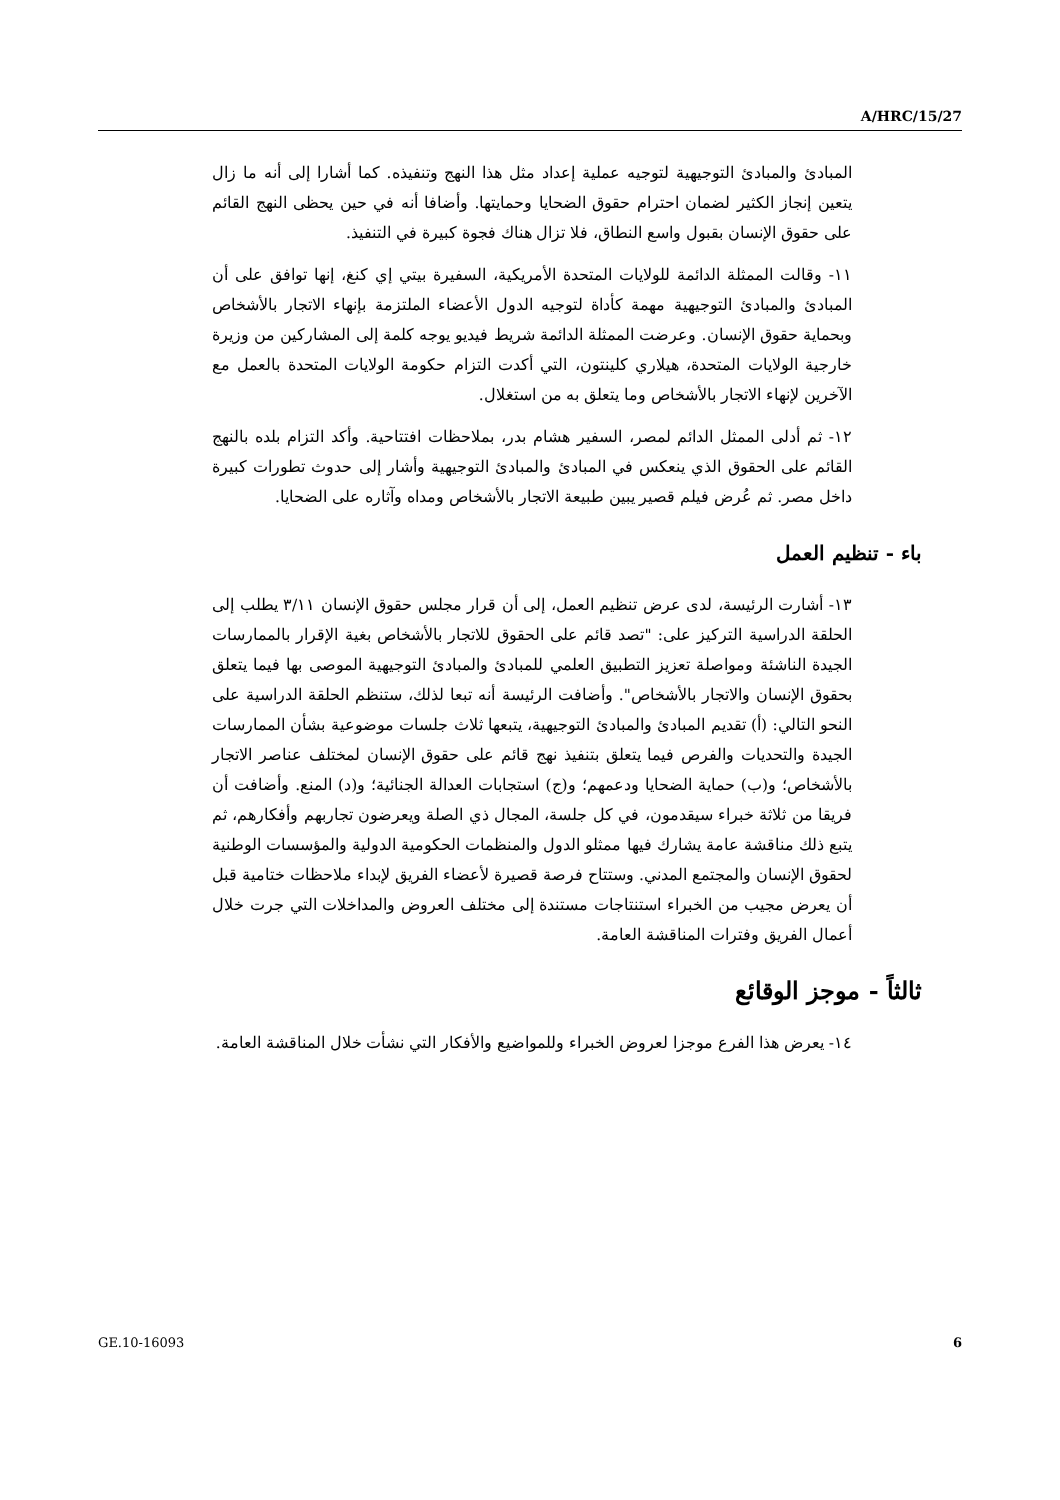A/HRC/15/27
المبادئ والمبادئ التوجيهية لتوجيه عملية إعداد مثل هذا النهج وتنفيذه. كما أشارا إلى أنه ما زال يتعين إنجاز الكثير لضمان احترام حقوق الضحايا وحمايتها. وأضافا أنه في حين يحظى النهج القائم على حقوق الإنسان بقبول واسع النطاق، فلا تزال هناك فجوة كبيرة في التنفيذ.
١١- وقالت الممثلة الدائمة للولايات المتحدة الأمريكية، السفيرة بيتي إي كنغ، إنها توافق على أن المبادئ والمبادئ التوجيهية مهمة كأداة لتوجيه الدول الأعضاء الملتزمة بإنهاء الاتجار بالأشخاص وبحماية حقوق الإنسان. وعرضت الممثلة الدائمة شريط فيديو يوجه كلمة إلى المشاركين من وزيرة خارجية الولايات المتحدة، هيلاري كلينتون، التي أكدت التزام حكومة الولايات المتحدة بالعمل مع الآخرين لإنهاء الاتجار بالأشخاص وما يتعلق به من استغلال.
١٢- ثم أدلى الممثل الدائم لمصر، السفير هشام بدر، بملاحظات افتتاحية. وأكد التزام بلده بالنهج القائم على الحقوق الذي ينعكس في المبادئ والمبادئ التوجيهية وأشار إلى حدوث تطورات كبيرة داخل مصر. ثم عُرض فيلم قصير يبين طبيعة الاتجار بالأشخاص ومداه وآثاره على الضحايا.
باء - تنظيم العمل
١٣- أشارت الرئيسة، لدى عرض تنظيم العمل، إلى أن قرار مجلس حقوق الإنسان ٣/١١ يطلب إلى الحلقة الدراسية التركيز على: "تصد قائم على الحقوق للاتجار بالأشخاص بغية الإقرار بالممارسات الجيدة الناشئة ومواصلة تعزيز التطبيق العلمي للمبادئ والمبادئ التوجيهية الموصى بها فيما يتعلق بحقوق الإنسان والاتجار بالأشخاص". وأضافت الرئيسة أنه تبعا لذلك، ستنظم الحلقة الدراسية على النحو التالي: (أ) تقديم المبادئ والمبادئ التوجيهية، يتبعها ثلاث جلسات موضوعية بشأن الممارسات الجيدة والتحديات والفرص فيما يتعلق بتنفيذ نهج قائم على حقوق الإنسان لمختلف عناصر الاتجار بالأشخاص؛ و(ب) حماية الضحايا ودعمهم؛ و(ج) استجابات العدالة الجنائية؛ و(د) المنع. وأضافت أن فريقا من ثلاثة خبراء سيقدمون، في كل جلسة، المجال ذي الصلة ويعرضون تجاربهم وأفكارهم، ثم يتبع ذلك مناقشة عامة يشارك فيها ممثلو الدول والمنظمات الحكومية الدولية والمؤسسات الوطنية لحقوق الإنسان والمجتمع المدني. وستتاح فرصة قصيرة لأعضاء الفريق لإبداء ملاحظات ختامية قبل أن يعرض مجيب من الخبراء استنتاجات مستندة إلى مختلف العروض والمداخلات التي جرت خلال أعمال الفريق وفترات المناقشة العامة.
ثالثاً - موجز الوقائع
١٤- يعرض هذا الفرع موجزا لعروض الخبراء وللمواضيع والأفكار التي نشأت خلال المناقشة العامة.
GE.10-16093 6